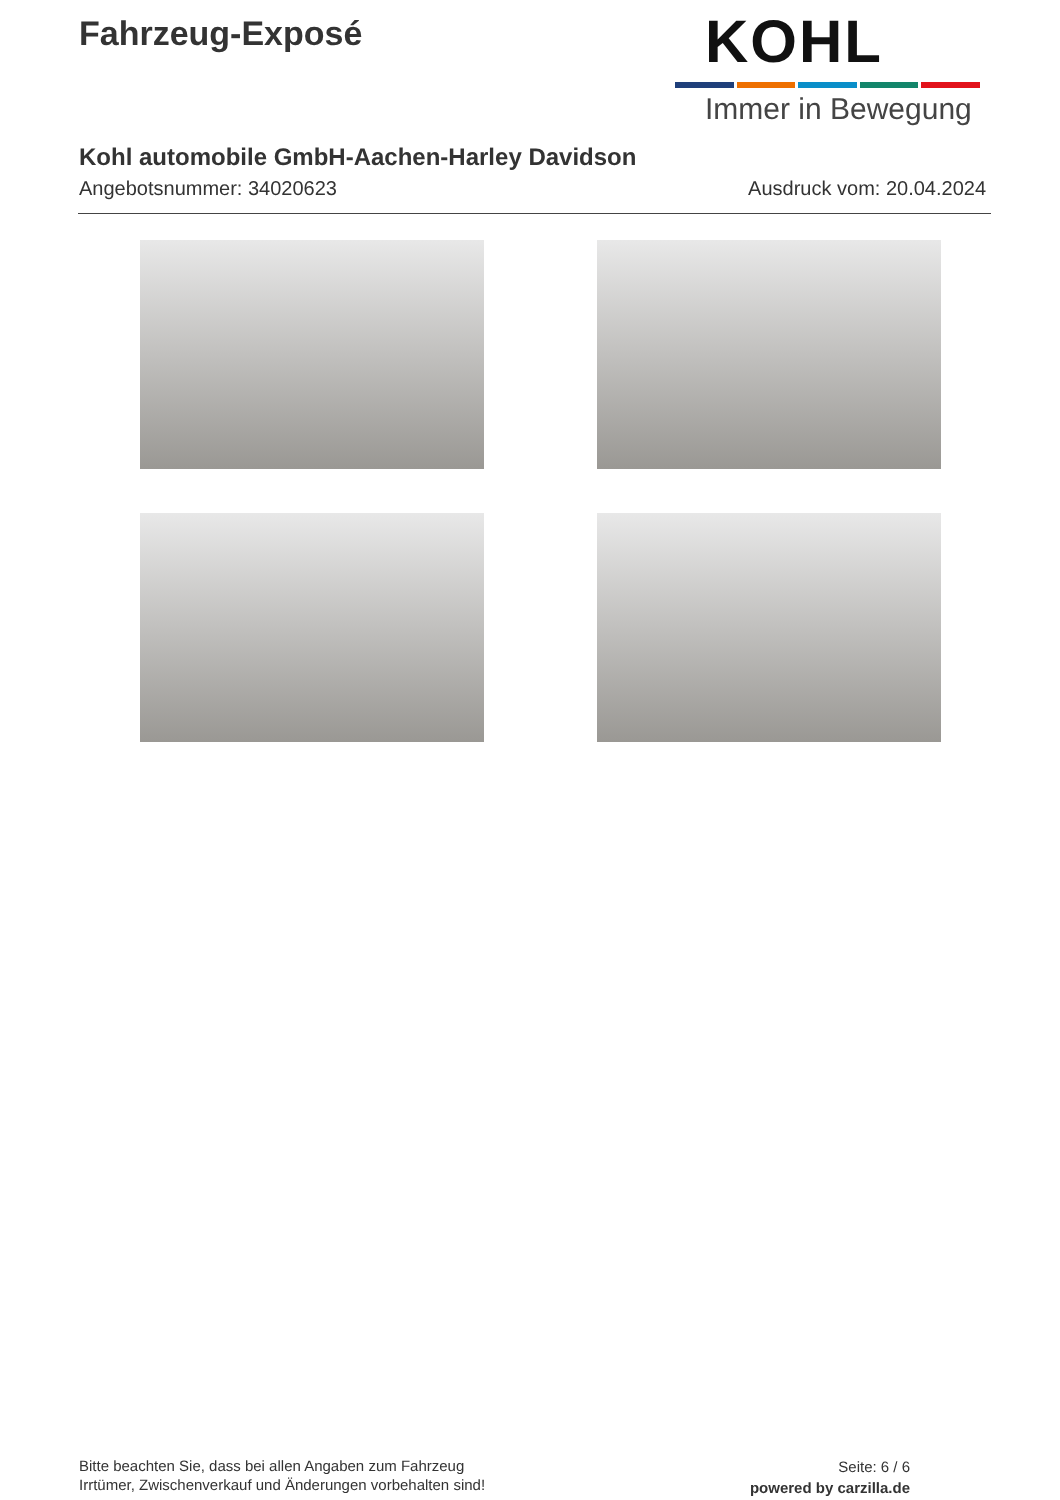Fahrzeug-Exposé
KOHL
Immer in Bewegung
Kohl automobile GmbH-Aachen-Harley Davidson
Angebotsnummer: 34020623 Ausdruck vom: 20.04.2024
Bitte beachten Sie, dass bei allen Angaben zum Fahrzeug
Irrtümer, Zwischenverkauf und Änderungen vorbehalten sind!
Seite: 6 / 6
powered by carzilla.de